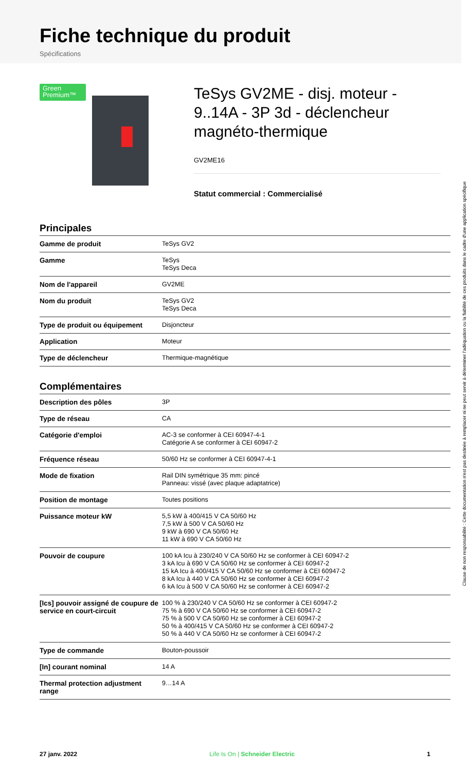Fiche technique du produit
Spécifications
Green Premium™
TeSys GV2ME - disj. moteur - 9..14A - 3P 3d - déclencheur magnéto-thermique
GV2ME16
Statut commercial : Commercialisé
Principales
| Gamme de produit | TeSys GV2 |
| Gamme | TeSys TeSys Deca |
| Nom de l'appareil | GV2ME |
| Nom du produit | TeSys GV2 TeSys Deca |
| Type de produit ou équipement | Disjoncteur |
| Application | Moteur |
| Type de déclencheur | Thermique-magnétique |
Complémentaires
| Description des pôles | 3P |
| Type de réseau | CA |
| Catégorie d'emploi | AC-3 se conformer à CEI 60947-4-1 Catégorie A se conformer à CEI 60947-2 |
| Fréquence réseau | 50/60 Hz se conformer à CEI 60947-4-1 |
| Mode de fixation | Rail DIN symétrique 35 mm: pincé Panneau: vissé (avec plaque adaptatrice) |
| Position de montage | Toutes positions |
| Puissance moteur kW | 5,5 kW à 400/415 V CA 50/60 Hz 7,5 kW à 500 V CA 50/60 Hz 9 kW à 690 V CA 50/60 Hz 11 kW à 690 V CA 50/60 Hz |
| Pouvoir de coupure | 100 kA Icu à 230/240 V CA 50/60 Hz se conformer à CEI 60947-2 3 kA Icu à 690 V CA 50/60 Hz se conformer à CEI 60947-2 15 kA Icu à 400/415 V CA 50/60 Hz se conformer à CEI 60947-2 8 kA Icu à 440 V CA 50/60 Hz se conformer à CEI 60947-2 6 kA Icu à 500 V CA 50/60 Hz se conformer à CEI 60947-2 |
| [Ics] pouvoir assigné de coupure de service en court-circuit | 100 % à 230/240 V CA 50/60 Hz se conformer à CEI 60947-2 75 % à 690 V CA 50/60 Hz se conformer à CEI 60947-2 75 % à 500 V CA 50/60 Hz se conformer à CEI 60947-2 50 % à 400/415 V CA 50/60 Hz se conformer à CEI 60947-2 50 % à 440 V CA 50/60 Hz se conformer à CEI 60947-2 |
| Type de commande | Bouton-poussoir |
| [In] courant nominal | 14 A |
| Thermal protection adjustment range | 9…14 A |
Clause de non responsabilité : Cette documentation n'est pas destinée à remplacer ni ne peut servir à déterminer l'adéquation ou la fiabilité de ces produits dans le cadre d'une application spécifique
27 janv. 2022 Life Is On | Schneider Electric 1